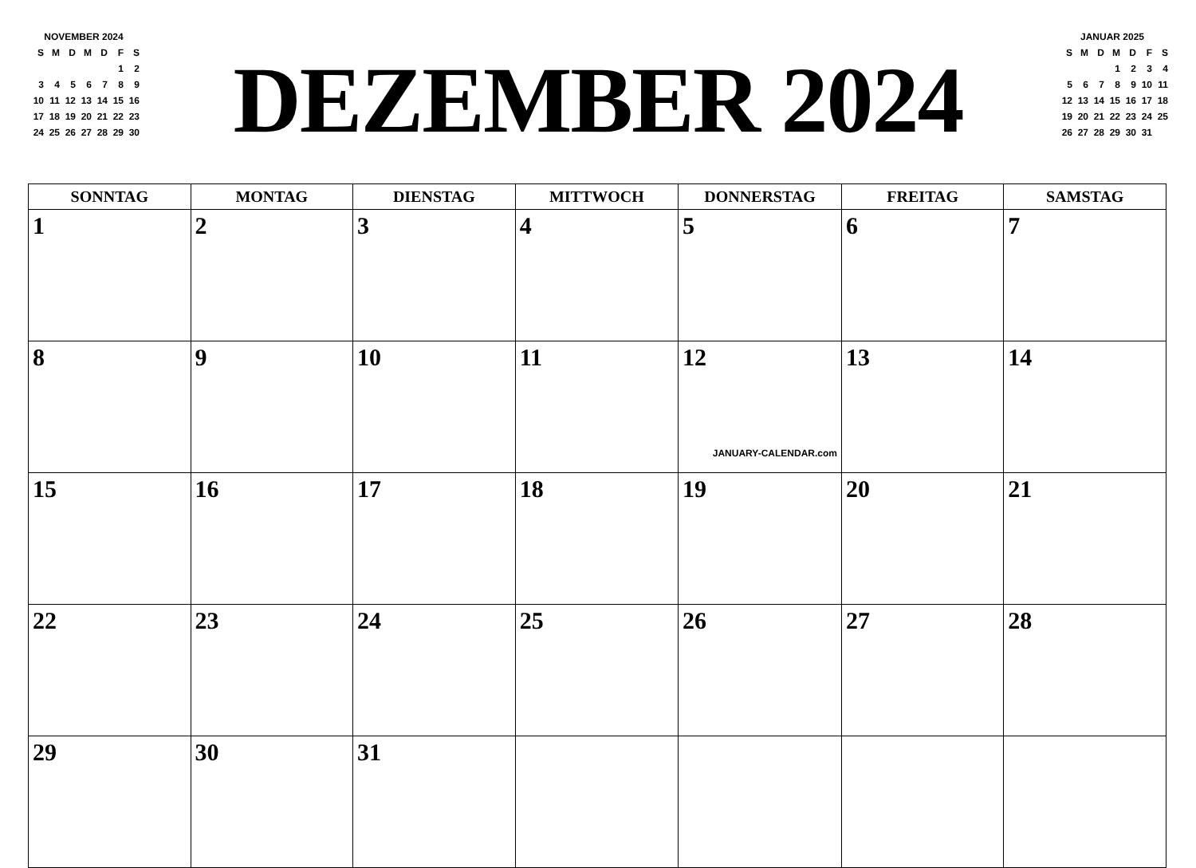| NOVEMBER 2024 | | | | | | |
| S | M | D | M | D | F | S |
| | | | | | 1 | 2 |
| 3 | 4 | 5 | 6 | 7 | 8 | 9 |
| 10 | 11 | 12 | 13 | 14 | 15 | 16 |
| 17 | 18 | 19 | 20 | 21 | 22 | 23 |
| 24 | 25 | 26 | 27 | 28 | 29 | 30 |
DEZEMBER 2024
| JANUAR 2025 | | | | | | |
| S | M | D | M | D | F | S |
| | | | 1 | 2 | 3 | 4 |
| 5 | 6 | 7 | 8 | 9 | 10 | 11 |
| 12 | 13 | 14 | 15 | 16 | 17 | 18 |
| 19 | 20 | 21 | 22 | 23 | 24 | 25 |
| 26 | 27 | 28 | 29 | 30 | 31 | |
| SONNTAG | MONTAG | DIENSTAG | MITTWOCH | DONNERSTAG | FREITAG | SAMSTAG |
| --- | --- | --- | --- | --- | --- | --- |
| 1 | 2 | 3 | 4 | 5 | 6 | 7 |
| 8 | 9 | 10 | 11 | 12 JANUARY-CALENDAR.com | 13 | 14 |
| 15 | 16 | 17 | 18 | 19 | 20 | 21 |
| 22 | 23 | 24 | 25 | 26 | 27 | 28 |
| 29 | 30 | 31 | | | | |